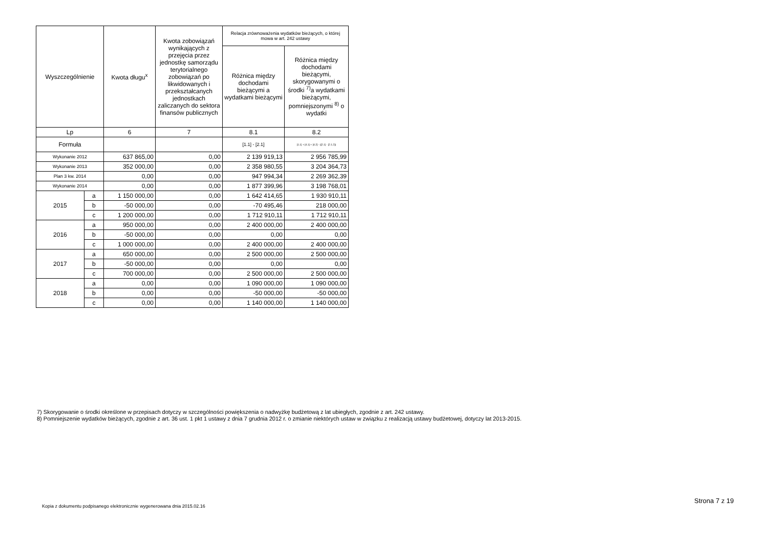| Wyszczególnienie | | Kwota długu<sup>x</sup> | Kwota zobowiązań wynikających z przejęcia przez jednostkę samorządu terytorialnego zobowiązań po likwidowanych i przekształcanych jednostkach zaliczanych do sektora finansów publicznych | Relacja zrównoważenia wydatków bieżących, o której mowa w art. 242 ustawy | |
| --- | --- | --- | --- | --- | --- |
| | | | | Różnica między dochodami bieżącymi a wydatkami bieżącymi | Różnica między dochodami bieżącymi, skorygowanymi o środki <sup>7)</sup>a wydatkami bieżącymi, pomniejszonymi <sup>8)</sup> o wydatki |
| Lp | | 6 | 7 | 8.1 | 8.2 |
| Formuła | | | | [1.1] - [2.1] | [1.1] + [4.1] + [4.2] - ([2.1] - [2.1.2]) |
| Wykonanie 2012 | | 637 865,00 | 0,00 | 2 139 919,13 | 2 956 785,99 |
| Wykonanie 2013 | | 352 000,00 | 0,00 | 2 358 980,55 | 3 204 364,73 |
| Plan 3 kw. 2014 | | 0,00 | 0,00 | 947 994,34 | 2 269 362,39 |
| Wykonanie 2014 | | 0,00 | 0,00 | 1 877 399,96 | 3 198 768,01 |
| 2015 | a | 1 150 000,00 | 0,00 | 1 642 414,65 | 1 930 910,11 |
| | b | -50 000,00 | 0,00 | -70 495,46 | 218 000,00 |
| | c | 1 200 000,00 | 0,00 | 1 712 910,11 | 1 712 910,11 |
| 2016 | a | 950 000,00 | 0,00 | 2 400 000,00 | 2 400 000,00 |
| | b | -50 000,00 | 0,00 | 0,00 | 0,00 |
| | c | 1 000 000,00 | 0,00 | 2 400 000,00 | 2 400 000,00 |
| 2017 | a | 650 000,00 | 0,00 | 2 500 000,00 | 2 500 000,00 |
| | b | -50 000,00 | 0,00 | 0,00 | 0,00 |
| | c | 700 000,00 | 0,00 | 2 500 000,00 | 2 500 000,00 |
| 2018 | a | 0,00 | 0,00 | 1 090 000,00 | 1 090 000,00 |
| | b | 0,00 | 0,00 | -50 000,00 | -50 000,00 |
| | c | 0,00 | 0,00 | 1 140 000,00 | 1 140 000,00 |
7) Skorygowanie o środki określone w przepisach dotyczy w szczególności powiększenia o nadwyżkę budżetową z lat ubiegłych, zgodnie z art. 242 ustawy.
8) Pomniejszenie wydatków bieżących, zgodnie z art. 36 ust. 1 pkt 1 ustawy z dnia 7 grudnia 2012 r. o zmianie niektórych ustaw w związku z realizacją ustawy budżetowej, dotyczy lat 2013-2015.
Strona 7 z 19
Kopia z dokumentu podpisanego elektronicznie wygenerowana dnia 2015.02.16